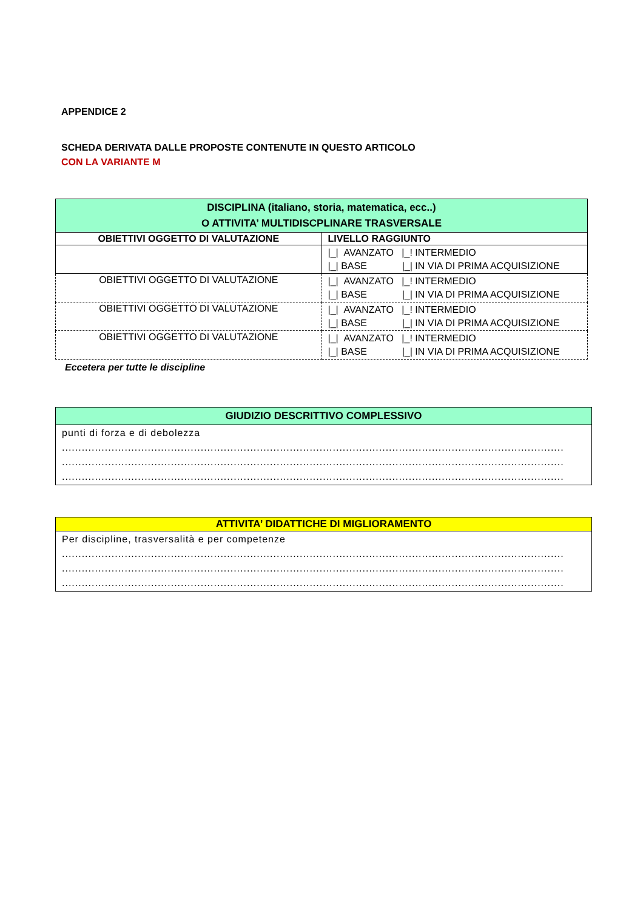APPENDICE 2
SCHEDA DERIVATA DALLE PROPOSTE CONTENUTE IN QUESTO ARTICOLO
CON LA VARIANTE M
| DISCIPLINA (italiano, storia, matematica, ecc..) O ATTIVITA’ MULTIDISCPLINARE TRASVERSALE | |
| --- | --- |
| OBIETTIVI OGGETTO DI VALUTAZIONE | LIVELLO RAGGIUNTO |
| | /_/ AVANZATO /_! INTERMEDIO /_/ BASE /_/ IN VIA DI PRIMA ACQUISIZIONE |
| OBIETTIVI OGGETTO DI VALUTAZIONE | /_/ AVANZATO /_! INTERMEDIO /_/ BASE /_/ IN VIA DI PRIMA ACQUISIZIONE |
| OBIETTIVI OGGETTO DI VALUTAZIONE | /_/ AVANZATO /_! INTERMEDIO /_/ BASE /_/ IN VIA DI PRIMA ACQUISIZIONE |
| OBIETTIVI OGGETTO DI VALUTAZIONE | /_/ AVANZATO /_! INTERMEDIO /_/ BASE /_/ IN VIA DI PRIMA ACQUISIZIONE |
Eccetera per tutte le discipline
| GIUDIZIO DESCRITTIVO COMPLESSIVO |
| --- |
| punti di forza e di debolezza ........................................................................................................................................................ ........................................................................................................................................................ ........................................................................................................................................................ |
| ATTIVITA’ DIDATTICHE DI MIGLIORAMENTO |
| --- |
| Per discipline, trasversalità e per competenze ........................................................................................................................................................ ........................................................................................................................................................ ........................................................................................................................................................ |